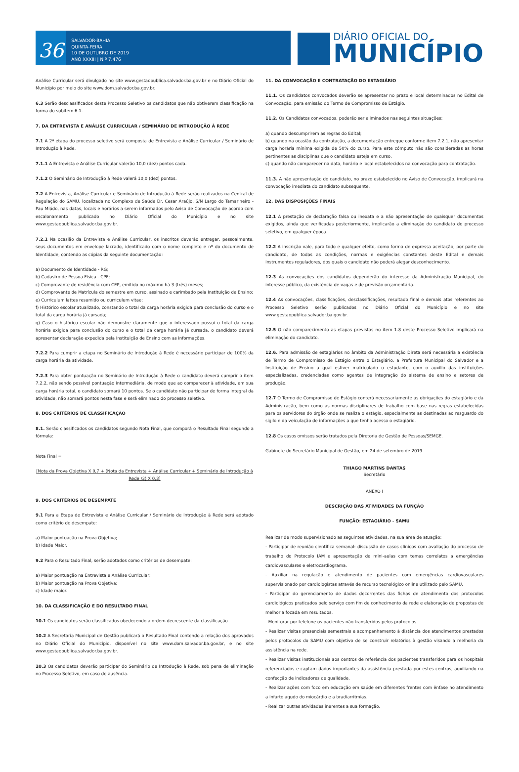36
SALVADOR-BAHIA
QUINTA-FEIRA
10 DE OUTUBRO DE 2019
ANO XXXIII | N º 7.476
DIÁRIO OFICIAL DO
MUNICÍPIO
Análise Curricular será divulgado no site www.gestaopublica.salvador.ba.gov.br e no Diário Oficial do Município por meio do site www.dom.salvador.ba.gov.br.
6.3 Serão desclassificados deste Processo Seletivo os candidatos que não obtiverem classificação na forma do subitem 6.1.
7. DA ENTREVISTA E ANÁLISE CURRICULAR / SEMINÁRIO DE INTRODUÇÃO À REDE
7.1 A 2ª etapa do processo seletivo será composta de Entrevista e Análise Curricular / Seminário de Introdução à Rede.
7.1.1 A Entrevista e Análise Curricular valerão 10,0 (dez) pontos cada.
7.1.2 O Seminário de Introdução à Rede valerá 10,0 (dez) pontos.
7.2 A Entrevista, Análise Curricular e Seminário de Introdução à Rede serão realizados na Central de Regulação do SAMU, localizada no Complexo de Saúde Dr. Cesar Araújo, S/N Largo do Tamarineiro - Pau Miúdo, nas datas, locais e horários a serem informados pelo Aviso de Convocação de acordo com escalonamento publicado no Diário Oficial do Município e no site www.gestaopublica.salvador.ba.gov.br.
7.2.1 Na ocasião da Entrevista e Análise Curricular, os inscritos deverão entregar, pessoalmente, seus documentos em envelope lacrado, identificado com o nome completo e nº do documento de Identidade, contendo as cópias da seguinte documentação:
a) Documento de Identidade - RG;
b) Cadastro de Pessoa Física - CPF;
c) Comprovante de residência com CEP, emitido no máximo há 3 (três) meses;
d) Comprovante de Matrícula do semestre em curso, assinado e carimbado pela Instituição de Ensino;
e) Curriculum lattes resumido ou curriculum vitae;
f) Histórico escolar atualizado, constando o total da carga horária exigida para conclusão do curso e o total da carga horária já cursada;
g) Caso o histórico escolar não demonstre claramente que o interessado possui o total da carga horária exigida para conclusão do curso e o total da carga horária já cursada, o candidato deverá apresentar declaração expedida pela Instituição de Ensino com as informações.
7.2.2 Para cumprir a etapa no Seminário de Introdução à Rede é necessário participar de 100% da carga horária da atividade.
7.2.3 Para obter pontuação no Seminário de Introdução à Rede o candidato deverá cumprir o item 7.2.2, não sendo possível pontuação intermediária, de modo que ao comparecer à atividade, em sua carga horária total, o candidato somará 10 pontos. Se o candidato não participar de forma integral da atividade, não somará pontos nesta fase e será eliminado do processo seletivo.
8. DOS CRITÉRIOS DE CLASSIFICAÇÃO
8.1. Serão classificados os candidatos segundo Nota Final, que comporá o Resultado Final segundo a fórmula:
Nota Final =
[Nota da Prova Objetiva X 0,7 + (Nota da Entrevista + Análise Curricular + Seminário de Introdução à Rede /3) X 0,3]
9. DOS CRITÉRIOS DE DESEMPATE
9.1 Para a Etapa de Entrevista e Análise Curricular / Seminário de Introdução à Rede será adotado como critério de desempate:
a) Maior pontuação na Prova Objetiva;
b) Idade Maior.
9.2 Para o Resultado Final, serão adotados como critérios de desempate:
a) Maior pontuação na Entrevista e Análise Curricular;
b) Maior pontuação na Prova Objetiva;
c) Idade maior.
10. DA CLASSIFICAÇÃO E DO RESULTADO FINAL
10.1 Os candidatos serão classificados obedecendo a ordem decrescente da classificação.
10.2 A Secretaria Municipal de Gestão publicará o Resultado Final contendo a relação dos aprovados no Diário Oficial do Município, disponível no site www.dom.salvador.ba.gov.br, e no site www.gestaopublica.salvador.ba.gov.br.
10.3 Os candidatos deverão participar do Seminário de Introdução à Rede, sob pena de eliminação no Processo Seletivo, em caso de ausência.
11. DA CONVOCAÇÃO E CONTRATAÇÃO DO ESTAGIÁRIO
11.1. Os candidatos convocados deverão se apresentar no prazo e local determinados no Edital de Convocação, para emissão do Termo de Compromisso de Estágio.
11.2. Os Candidatos convocados, poderão ser eliminados nas seguintes situações:
a) quando descumprirem as regras do Edital;
b) quando na ocasião da contratação, a documentação entregue conforme item 7.2.1, não apresentar carga horária mínima exigida de 50% do curso. Para este cômputo não são consideradas as horas pertinentes as disciplinas que o candidato esteja em curso.
c) quando não comparecer na data, horário e local estabelecidos na convocação para contratação.
11.3. A não apresentação do candidato, no prazo estabelecido no Aviso de Convocação, implicará na convocação imediata do candidato subsequente.
12. DAS DISPOSIÇÕES FINAIS
12.1 A prestação de declaração falsa ou inexata e a não apresentação de quaisquer documentos exigidos, ainda que verificadas posteriormente, implicarão a eliminação do candidato do processo seletivo, em qualquer época.
12.2 A inscrição vale, para todo e qualquer efeito, como forma de expressa aceitação, por parte do candidato, de todas as condições, normas e exigências constantes deste Edital e demais instrumentos reguladores, dos quais o candidato não poderá alegar desconhecimento.
12.3 As convocações dos candidatos dependerão do interesse da Administração Municipal, do interesse público, da existência de vagas e de previsão orçamentária.
12.4 As convocações, classificações, desclassificações, resultado final e demais atos referentes ao Processo Seletivo serão publicados no Diário Oficial do Município e no site www.gestaopublica.salvador.ba.gov.br.
12.5 O não comparecimento as etapas previstas no item 1.8 deste Processo Seletivo implicará na eliminação do candidato.
12.6. Para admissão de estagiários no âmbito da Administração Direta será necessária a existência de Termo de Compromisso de Estágio entre o Estagiário, a Prefeitura Municipal do Salvador e a Instituição de Ensino a qual estiver matriculado o estudante, com o auxílio das instituições especializadas, credenciadas como agentes de integração do sistema de ensino e setores de produção.
12.7 O Termo de Compromisso de Estágio conterá necessariamente as obrigações do estagiário e da Administração, bem como as normas disciplinares de trabalho com base nas regras estabelecidas para os servidores do órgão onde se realiza o estágio, especialmente as destinadas ao resguardo do sigilo e da veiculação de informações a que tenha acesso o estagiário.
12.8 Os casos omissos serão tratados pela Diretoria de Gestão de Pessoas/SEMGE.
Gabinete do Secretário Municipal de Gestão, em 24 de setembro de 2019.
THIAGO MARTINS DANTAS
Secretário
ANEXO I
DESCRIÇÃO DAS ATIVIDADES DA FUNÇÃO
FUNÇÃO: ESTAGIÁRIO - SAMU
Realizar de modo supervisionado as seguintes atividades, na sua área de atuação:
- Participar de reunião científica semanal: discussão de casos clínicos com avaliação do processo de trabalho do Protocolo IAM e apresentação de mini-aulas com temas correlatos a emergências cardiovasculares e eletrocardiograma.
- Auxiliar na regulação e atendimento de pacientes com emergências cardiovasculares supervisionado por cardiologistas através de recurso tecnológico online utilizado pelo SAMU.
- Participar do gerenciamento de dados decorrentes das fichas de atendimento dos protocolos cardiológicos praticados pelo serviço com fim de conhecimento da rede e elaboração de propostas de melhoria focada em resultados.
- Monitorar por telefone os pacientes não transferidos pelos protocolos.
- Realizar visitas presenciais semestrais e acompanhamento à distância dos atendimentos prestados pelos protocolos do SAMU com objetivo de se construir relatórios à gestão visando a melhoria da assistência na rede.
- Realizar visitas institucionais aos centros de referência dos pacientes transferidos para os hospitais referenciados e captam dados importantes da assistência prestada por estes centros, auxiliando na confecção de indicadores de qualidade.
- Realizar ações com foco em educação em saúde em diferentes frentes com ênfase no atendimento a infarto agudo do miocárdio e a bradiarritmias.
- Realizar outras atividades inerentes a sua formação.